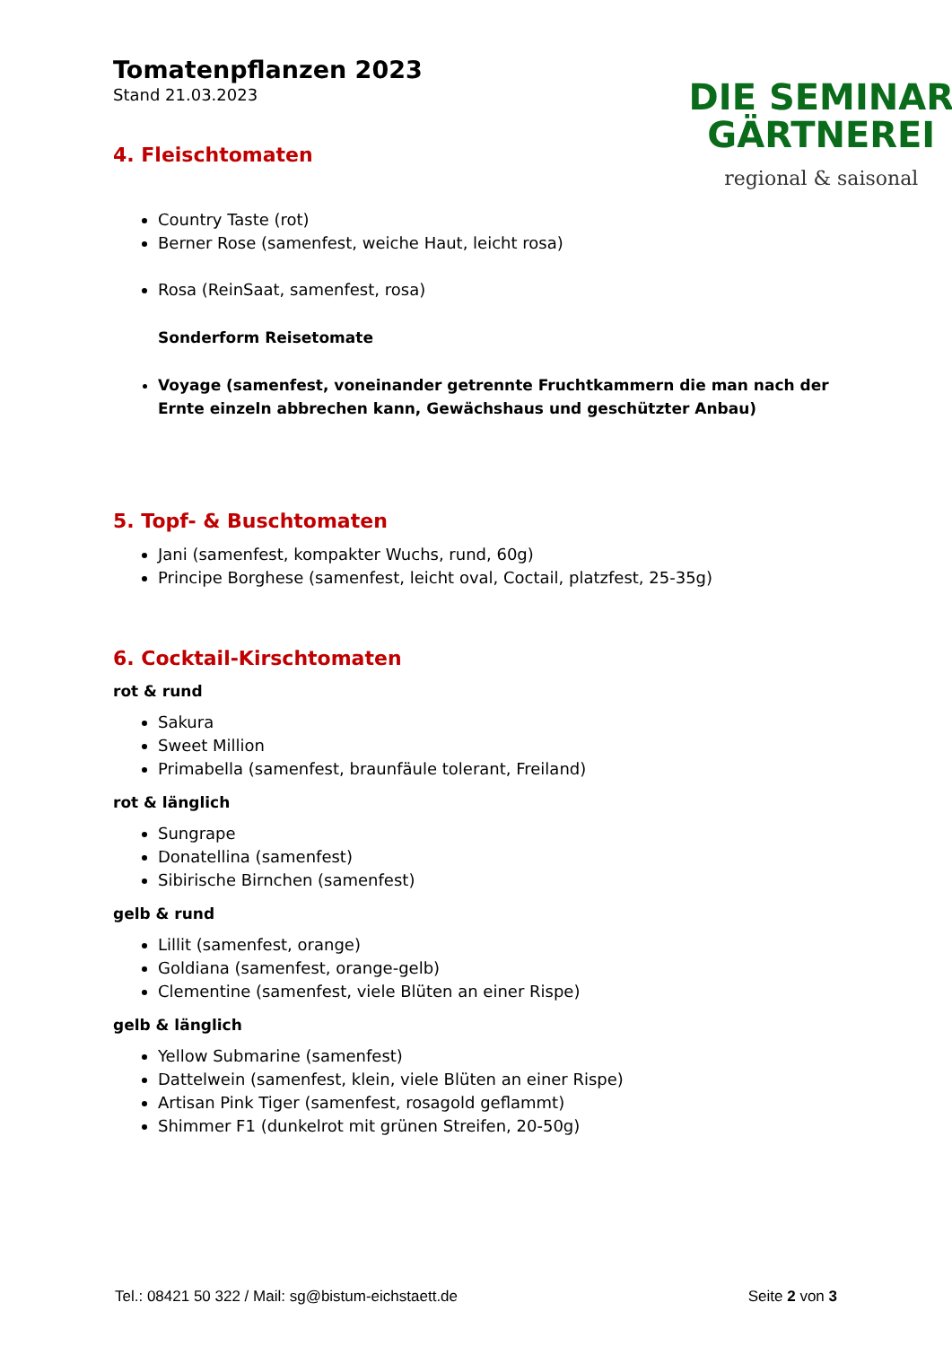Tomatenpflanzen 2023
Stand 21.03.2023
4. Fleischtomaten
DIE SEMINAR
GÄRTNEREI
regional & saisonal
Country Taste (rot)
Berner Rose (samenfest, weiche Haut, leicht rosa)
Rosa (ReinSaat, samenfest, rosa)
Sonderform Reisetomate
Voyage (samenfest, voneinander getrennte Fruchtkammern die man nach der Ernte einzeln abbrechen kann, Gewächshaus und geschützter Anbau)
5. Topf- & Buschtomaten
Jani (samenfest, kompakter Wuchs, rund, 60g)
Principe Borghese (samenfest, leicht oval, Coctail, platzfest, 25-35g)
6. Cocktail-Kirschtomaten
rot & rund
Sakura
Sweet Million
Primabella (samenfest, braunfäule tolerant, Freiland)
rot & länglich
Sungrape
Donatellina (samenfest)
Sibirische Birnchen (samenfest)
gelb & rund
Lillit (samenfest, orange)
Goldiana (samenfest, orange-gelb)
Clementine (samenfest, viele Blüten an einer Rispe)
gelb & länglich
Yellow Submarine (samenfest)
Dattelwein (samenfest, klein, viele Blüten an einer Rispe)
Artisan Pink Tiger (samenfest, rosagold geflammt)
Shimmer F1 (dunkelrot mit grünen Streifen, 20-50g)
Tel.: 08421 50 322 / Mail: sg@bistum-eichstaett.de Seite 2 von 3